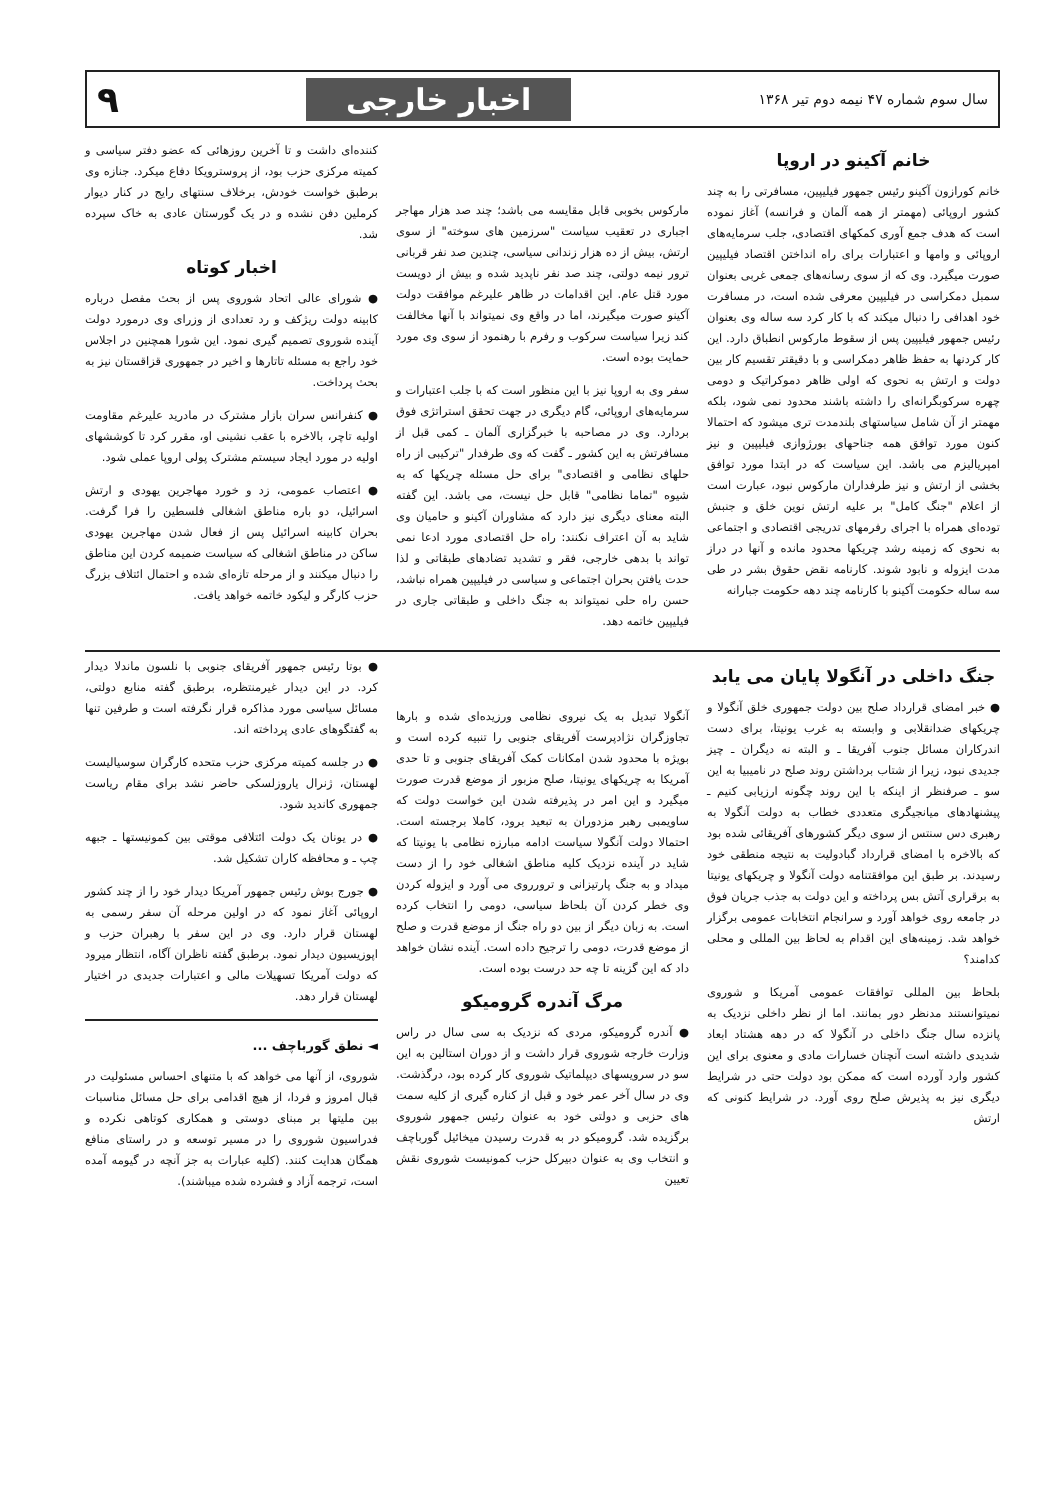سال سوم شماره ۴۷ نیمه دوم تیر ۱۳۶۸ اخبار خارجی ۹
خانم آکینو در اروپا
خانم کورازون آکینو رئیس جمهور فیلیپین، مسافرتی را به چند کشور اروپائی (مهمتر از همه آلمان و فرانسه) آغاز نموده است که هدف جمع آوری کمکهای اقتصادی، جلب سرمایه‌های اروپائی و وامها و اعتبارات برای راه انداختن اقتصاد فیلیپین صورت میگیرد. وی که از سوی رسانه‌های جمعی غربی بعنوان سمبل دمکراسی در فیلیپین معرفی شده است، در مسافرت خود اهدافی را دنبال میکند که با کار کرد سه ساله وی بعنوان رئیس جمهور فیلیپین پس از سقوط مارکوس انطباق دارد. این کار کردنها به حفظ ظاهر دمکراسی و با دقیقتر تقسیم کار بین دولت و ارتش به نحوی که اولی ظاهر دموکراتیک و دومی چهره سرکوبگرانه‌ای را داشته باشند محدود نمی شود، بلکه مهمتر از آن شامل سیاستهای بلندمدت تری میشود که احتمالا کنون مورد توافق همه جناحهای بورژوازی فیلیپین و نیز امپریالیزم می باشد. این سیاست که در ابتدا مورد توافق بخشی از ارتش و نیز طرفداران مارکوس نبود، عبارت است از اعلام "جنگ کامل" بر علیه ارتش نوین خلق و جنبش توده‌ای همراه با اجرای رفرمهای تدریجی اقتصادی و اجتماعی به نحوی که زمینه رشد چریکها محدود مانده و آنها در دراز مدت ایزوله و نابود شوند. کارنامه نقض حقوق بشر در طی سه ساله حکومت آکینو با کارنامه چند دهه حکومت جبارانه
مارکوس بخوبی قابل مقایسه می باشد؛ چند صد هزار مهاجر اجباری در تعقیب سیاست "سرزمین های سوخته" از سوی ارتش، بیش از ده هزار زندانی سیاسی، چندین صد نفر قربانی ترور نیمه دولتی، چند صد نفر ناپدید شده و بیش از دویست مورد قتل عام. این اقدامات در ظاهر علیرغم موافقت دولت آکینو صورت میگیرند، اما در واقع وی نمیتواند با آنها مخالفت کند زیرا سیاست سرکوب و رفرم با رهنمود از سوی وی مورد حمایت بوده است.
سفر وی به اروپا نیز با این منظور است که با جلب اعتبارات و سرمایه‌های اروپائی، گام دیگری در جهت تحقق استراتژی فوق بردارد. وی در مصاحبه با خبرگزاری آلمان ـ کمی قبل از مسافرتش به این کشور ـ گفت که وی طرفدار "ترکیبی از راه حلهای نظامی و اقتصادی" برای حل مسئله چریکها که به شیوه "تماما نظامی" قابل حل نیست، می باشد. این گفته البته معنای دیگری نیز دارد که مشاوران آکینو و حامیان وی شاید به آن اعتراف نکنند: راه حل اقتصادی مورد ادعا نمی تواند با بدهی خارجی، فقر و تشدید تضادهای طبقاتی و لذا حدت یافتن بحران اجتماعی و سیاسی در فیلیپین همراه نباشد، حسن راه حلی نمیتواند به جنگ داخلی و طبقاتی جاری در فیلیپین خاتمه دهد.
کننده‌ای داشت و تا آخرین روزهائی که عضو دفتر سیاسی و کمیته مرکزی حزب بود، از پروسترویکا دفاع میکرد. جنازه وی برطبق خواست خودش، برخلاف سنتهای رایج در کنار دیوار کرملین دفن نشده و در یک گورستان عادی به خاک سپرده شد.
اخبار کوتاه
● شورای عالی اتحاد شوروی پس از بحث مفصل درباره کابینه دولت ریژکف و رد تعدادی از وزرای وی درمورد دولت آینده شوروی تصمیم گیری نمود. این شورا همچنین در اجلاس خود راجع به مسئله تاتارها و اخیر در جمهوری قزاقستان نیز به بحث پرداخت.
● کنفرانس سران بازار مشترک در مادرید علیرغم مقاومت اولیه تاچر، بالاخره با عقب نشینی او، مقرر کرد تا کوششهای اولیه در مورد ایجاد سیستم مشترک پولی اروپا عملی شود.
● اعتصاب عمومی، زد و خورد مهاجرین یهودی و ارتش اسرائیل، دو باره مناطق اشغالی فلسطین را فرا گرفت. بحران کابینه اسرائیل پس از فعال شدن مهاجرین یهودی ساکن در مناطق اشغالی که سیاست ضمیمه کردن این مناطق را دنبال میکنند و از مرحله تازه‌ای شده و احتمال ائتلاف بزرگ حزب کارگر و لیکود خاتمه خواهد یافت.
جنگ داخلی در آنگولا پایان می یابد
● خبر امضای قرارداد صلح بین دولت جمهوری خلق آنگولا و چریکهای ضدانقلابی و وابسته به غرب یونیتا، برای دست اندرکاران مسائل جنوب آفریقا ـ و البته نه دیگران ـ چیز جدیدی نبود، زیرا از شتاب برداشتن روند صلح در نامیبیا به این سو ـ صرفنظر از اینکه با این روند چگونه ارزیابی کنیم ـ پیشنهادهای میانجیگری متعددی خطاب به دولت آنگولا به رهبری دس سنتس از سوی دیگر کشورهای آفریقائی شده بود که بالاخره با امضای قرارداد گبادولیت به نتیجه منطقی خود رسیدند. بر طبق این موافقتنامه دولت آنگولا و چریکهای یونیتا به برقراری آتش بس پرداخته و این دولت به جذب جریان فوق در جامعه روی خواهد آورد و سرانجام انتخابات عمومی برگزار خواهد شد. زمینه‌های این اقدام به لحاظ بین المللی و محلی کدامند؟
بلحاظ بین المللی توافقات عمومی آمریکا و شوروی نمیتوانستند مدنظر دور بمانند. اما از نظر داخلی نزدیک به پانزده سال جنگ داخلی در آنگولا که در دهه هشتاد ابعاد شدیدی داشته است آنچنان خسارات مادی و معنوی برای این کشور وارد آورده است که ممکن بود دولت حتی در شرایط دیگری نیز به پذیرش صلح روی آورد. در شرایط کنونی که ارتش
آنگولا تبدیل به یک نیروی نظامی ورزیده‌ای شده و بارها تجاوزگران نژادپرست آفریقای جنوبی را تنبیه کرده است و بویژه با محدود شدن امکانات کمک آفریقای جنوبی و تا حدی آمریکا به چریکهای یونیتا، صلح مزبور از موضع قدرت صورت میگیرد و این امر در پذیرفته شدن این خواست دولت که ساویمبی رهبر مزدوران به تبعید برود، کاملا برجسته است. احتمالا دولت آنگولا سیاست ادامه مبارزه نظامی با یونیتا که شاید در آینده نزدیک کلیه مناطق اشغالی خود را از دست میداد و به جنگ پارتیزانی و ترورروی می آورد و ایزوله کردن وی خطر کردن آن بلحاظ سیاسی، دومی را انتخاب کرده است. به زبان دیگر از بین دو راه جنگ از موضع قدرت و صلح از موضع قدرت، دومی را ترجیح داده است. آینده نشان خواهد داد که این گزینه تا چه حد درست بوده است.
مرگ آندره گرومیکو
● آندره گرومیکو، مردی که نزدیک به سی سال در راس وزارت خارجه شوروی قرار داشت و از دوران استالین به این سو در سرویسهای دیپلماتیک شوروی کار کرده بود، درگذشت. وی در سال آخر عمر خود و قبل از کناره گیری از کلیه سمت های حزبی و دولتی خود به عنوان رئیس جمهور شوروی برگزیده شد. گرومیکو در به قدرت رسیدن میخائیل گورباچف و انتخاب وی به عنوان دبیرکل حزب کمونیست شوروی نقش تعیین
● بوتا رئیس جمهور آفریقای جنوبی با نلسون ماندلا دیدار کرد. در این دیدار غیرمنتظره، برطبق گفته منابع دولتی، مسائل سیاسی مورد مذاکره قرار نگرفته است و طرفین تنها به گفتگوهای عادی پرداخته اند.
● در جلسه کمیته مرکزی حزب متحده کارگران سوسیالیست لهستان، ژنرال یاروزلسکی حاضر نشد برای مقام ریاست جمهوری کاندید شود.
● در یونان یک دولت ائتلافی موقتی بین کمونیستها ـ جبهه چپ ـ و محافظه کاران تشکیل شد.
● جورج بوش رئیس جمهور آمریکا دیدار خود را از چند کشور اروپائی آغاز نمود که در اولین مرحله آن سفر رسمی به لهستان قرار دارد. وی در این سفر با رهبران حزب و اپوزیسیون دیدار نمود. برطبق گفته ناظران آگاه، انتظار میرود که دولت آمریکا تسهیلات مالی و اعتبارات جدیدی در اختیار لهستان قرار دهد.
◄ نطق گورباچف ...
شوروی، از آنها می خواهد که با متنهای احساس مسئولیت در قبال امروز و فردا، از هیچ اقدامی برای حل مسائل مناسبات بین ملیتها بر مبنای دوستی و همکاری کوتاهی نکرده و فدراسیون شوروی را در مسیر توسعه و در راستای منافع همگان هدایت کنند. (کلیه عبارات به جز آنچه در گیومه آمده است، ترجمه آزاد و فشرده شده میباشند).